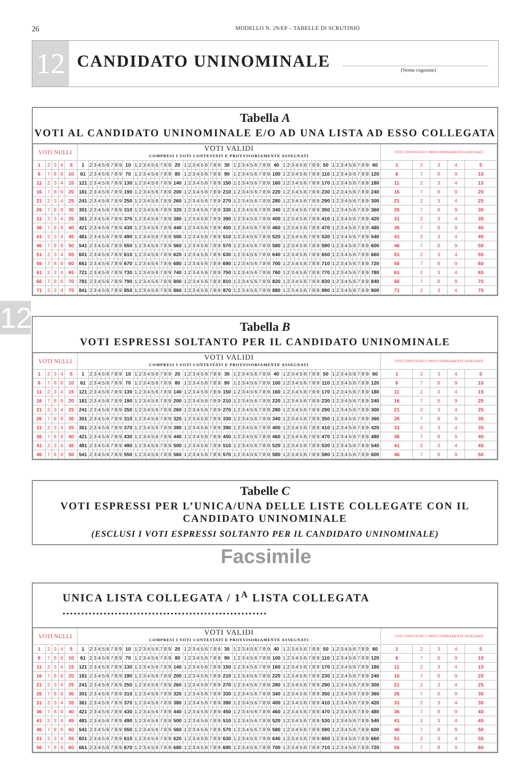26
MODELLO N. 29/EP – TABELLE DI SCRUTINIO
12
CANDIDATO UNINOMINALE
(Nome cognome)
Tabella A
VOTI AL CANDIDATO UNINOMINALE E/O AD UNA LISTA AD ESSO COLLEGATA
| VOTI NULLI | | | | | VOTI VALIDI COMPRESI I VOTI CONTESTATI E PROVVISORIAMENTE ASSEGNATI | | | | | | | | | | | | | | | | | | | | | | | | | | | | | | | | | | | | | | | | | | | | | | | | | | | | | | | | | | | | VOTI CONTESTATI E PROVVISORIAMENTE ASSEGNATI | | | | |
| --- | --- | --- | --- | --- | --- | --- | --- | --- | --- | --- | --- | --- | --- | --- | --- | --- | --- | --- | --- | --- | --- | --- | --- | --- | --- | --- | --- | --- | --- | --- | --- | --- | --- | --- | --- | --- | --- | --- | --- | --- | --- | --- | --- | --- | --- | --- | --- | --- | --- | --- | --- | --- | --- | --- | --- | --- | --- | --- | --- | --- | --- | --- | --- | --- | --- | --- | --- | --- | --- |
| 1 | 2 | 3 | 4 | 5 | 1 | 2 | 3 | 4 | 5 | 6 | 7 | 8 | 9 | 10 | 1 | 2 | 3 | 4 | 5 | 6 | 7 | 8 | 9 | 20 | 1 | 2 | 3 | 4 | 5 | 6 | 7 | 8 | 9 | 30 | 1 | 2 | 3 | 4 | 5 | 6 | 7 | 8 | 9 | 40 | 1 | 2 | 3 | 4 | 5 | 6 | 7 | 8 | 9 | 50 | 1 | 2 | 3 | 4 | 5 | 6 | 7 | 8 | 9 | 60 | 1 | 2 | 3 | 4 | 5 |
| 6 | 7 | 8 | 9 | 10 | 61 | 2 | 3 | 4 | 5 | 6 | 7 | 8 | 9 | 70 | 1 | 2 | 3 | 4 | 5 | 6 | 7 | 8 | 9 | 80 | 1 | 2 | 3 | 4 | 5 | 6 | 7 | 8 | 9 | 90 | 1 | 2 | 3 | 4 | 5 | 6 | 7 | 8 | 9 | 100 | 1 | 2 | 3 | 4 | 5 | 6 | 7 | 8 | 9 | 110 | 1 | 2 | 3 | 4 | 5 | 6 | 7 | 8 | 9 | 120 | 6 | 7 | 8 | 9 | 10 |
| 11 | 2 | 3 | 4 | 15 | 121 | 2 | 3 | 4 | 5 | 6 | 7 | 8 | 9 | 130 | 1 | 2 | 3 | 4 | 5 | 6 | 7 | 8 | 9 | 140 | 1 | 2 | 3 | 4 | 5 | 6 | 7 | 8 | 9 | 150 | 1 | 2 | 3 | 4 | 5 | 6 | 7 | 8 | 9 | 160 | 1 | 2 | 3 | 4 | 5 | 6 | 7 | 8 | 9 | 170 | 1 | 2 | 3 | 4 | 5 | 6 | 7 | 8 | 9 | 180 | 11 | 2 | 3 | 4 | 15 |
| 16 | 7 | 8 | 9 | 20 | 181 | 2 | 3 | 4 | 5 | 6 | 7 | 8 | 9 | 190 | 1 | 2 | 3 | 4 | 5 | 6 | 7 | 8 | 9 | 200 | 1 | 2 | 3 | 4 | 5 | 6 | 7 | 8 | 9 | 210 | 1 | 2 | 3 | 4 | 5 | 6 | 7 | 8 | 9 | 220 | 1 | 2 | 3 | 4 | 5 | 6 | 7 | 8 | 9 | 230 | 1 | 2 | 3 | 4 | 5 | 6 | 7 | 8 | 9 | 240 | 16 | 7 | 8 | 9 | 20 |
| 21 | 2 | 3 | 4 | 25 | 241 | 2 | 3 | 4 | 5 | 6 | 7 | 8 | 9 | 250 | 1 | 2 | 3 | 4 | 5 | 6 | 7 | 8 | 9 | 260 | 1 | 2 | 3 | 4 | 5 | 6 | 7 | 8 | 9 | 270 | 1 | 2 | 3 | 4 | 5 | 6 | 7 | 8 | 9 | 280 | 1 | 2 | 3 | 4 | 5 | 6 | 7 | 8 | 9 | 290 | 1 | 2 | 3 | 4 | 5 | 6 | 7 | 8 | 9 | 300 | 21 | 2 | 3 | 4 | 25 |
| 26 | 7 | 8 | 9 | 30 | 301 | 2 | 3 | 4 | 5 | 6 | 7 | 8 | 9 | 310 | 1 | 2 | 3 | 4 | 5 | 6 | 7 | 8 | 9 | 320 | 1 | 2 | 3 | 4 | 5 | 6 | 7 | 8 | 9 | 330 | 1 | 2 | 3 | 4 | 5 | 6 | 7 | 8 | 9 | 340 | 1 | 2 | 3 | 4 | 5 | 6 | 7 | 8 | 9 | 350 | 1 | 2 | 3 | 4 | 5 | 6 | 7 | 8 | 9 | 360 | 26 | 7 | 8 | 9 | 30 |
| 31 | 2 | 3 | 4 | 35 | 361 | 2 | 3 | 4 | 5 | 6 | 7 | 8 | 9 | 370 | 1 | 2 | 3 | 4 | 5 | 6 | 7 | 8 | 9 | 380 | 1 | 2 | 3 | 4 | 5 | 6 | 7 | 8 | 9 | 390 | 1 | 2 | 3 | 4 | 5 | 6 | 7 | 8 | 9 | 400 | 1 | 2 | 3 | 4 | 5 | 6 | 7 | 8 | 9 | 410 | 1 | 2 | 3 | 4 | 5 | 6 | 7 | 8 | 9 | 420 | 31 | 2 | 3 | 4 | 35 |
| 36 | 7 | 8 | 9 | 40 | 421 | 2 | 3 | 4 | 5 | 6 | 7 | 8 | 9 | 430 | 1 | 2 | 3 | 4 | 5 | 6 | 7 | 8 | 9 | 440 | 1 | 2 | 3 | 4 | 5 | 6 | 7 | 8 | 9 | 450 | 1 | 2 | 3 | 4 | 5 | 6 | 7 | 8 | 9 | 460 | 1 | 2 | 3 | 4 | 5 | 6 | 7 | 8 | 9 | 470 | 1 | 2 | 3 | 4 | 5 | 6 | 7 | 8 | 9 | 480 | 36 | 7 | 8 | 9 | 40 |
| 41 | 2 | 3 | 4 | 45 | 481 | 2 | 3 | 4 | 5 | 6 | 7 | 8 | 9 | 490 | 1 | 2 | 3 | 4 | 5 | 6 | 7 | 8 | 9 | 500 | 1 | 2 | 3 | 4 | 5 | 6 | 7 | 8 | 9 | 510 | 1 | 2 | 3 | 4 | 5 | 6 | 7 | 8 | 9 | 520 | 1 | 2 | 3 | 4 | 5 | 6 | 7 | 8 | 9 | 530 | 1 | 2 | 3 | 4 | 5 | 6 | 7 | 8 | 9 | 540 | 41 | 2 | 3 | 4 | 45 |
| 46 | 7 | 8 | 9 | 50 | 541 | 2 | 3 | 4 | 5 | 6 | 7 | 8 | 9 | 550 | 1 | 2 | 3 | 4 | 5 | 6 | 7 | 8 | 9 | 560 | 1 | 2 | 3 | 4 | 5 | 6 | 7 | 8 | 9 | 570 | 1 | 2 | 3 | 4 | 5 | 6 | 7 | 8 | 9 | 580 | 1 | 2 | 3 | 4 | 5 | 6 | 7 | 8 | 9 | 590 | 1 | 2 | 3 | 4 | 5 | 6 | 7 | 8 | 9 | 600 | 46 | 7 | 8 | 9 | 50 |
| 51 | 2 | 3 | 4 | 55 | 601 | 2 | 3 | 4 | 5 | 6 | 7 | 8 | 9 | 610 | 1 | 2 | 3 | 4 | 5 | 6 | 7 | 8 | 9 | 620 | 1 | 2 | 3 | 4 | 5 | 6 | 7 | 8 | 9 | 630 | 1 | 2 | 3 | 4 | 5 | 6 | 7 | 8 | 9 | 640 | 1 | 2 | 3 | 4 | 5 | 6 | 7 | 8 | 9 | 650 | 1 | 2 | 3 | 4 | 5 | 6 | 7 | 8 | 9 | 660 | 51 | 2 | 3 | 4 | 55 |
| 56 | 7 | 8 | 9 | 60 | 661 | 2 | 3 | 4 | 5 | 6 | 7 | 8 | 9 | 670 | 1 | 2 | 3 | 4 | 5 | 6 | 7 | 8 | 9 | 680 | 1 | 2 | 3 | 4 | 5 | 6 | 7 | 8 | 9 | 690 | 1 | 2 | 3 | 4 | 5 | 6 | 7 | 8 | 9 | 700 | 1 | 2 | 3 | 4 | 5 | 6 | 7 | 8 | 9 | 710 | 1 | 2 | 3 | 4 | 5 | 6 | 7 | 8 | 9 | 720 | 56 | 7 | 8 | 9 | 60 |
| 61 | 2 | 3 | 4 | 65 | 721 | 2 | 3 | 4 | 5 | 6 | 7 | 8 | 9 | 730 | 1 | 2 | 3 | 4 | 5 | 6 | 7 | 8 | 9 | 740 | 1 | 2 | 3 | 4 | 5 | 6 | 7 | 8 | 9 | 750 | 1 | 2 | 3 | 4 | 5 | 6 | 7 | 8 | 9 | 760 | 1 | 2 | 3 | 4 | 5 | 6 | 7 | 8 | 9 | 770 | 1 | 2 | 3 | 4 | 5 | 6 | 7 | 8 | 9 | 780 | 61 | 2 | 3 | 4 | 65 |
| 66 | 7 | 8 | 9 | 70 | 781 | 2 | 3 | 4 | 5 | 6 | 7 | 8 | 9 | 790 | 1 | 2 | 3 | 4 | 5 | 6 | 7 | 8 | 9 | 800 | 1 | 2 | 3 | 4 | 5 | 6 | 7 | 8 | 9 | 810 | 1 | 2 | 3 | 4 | 5 | 6 | 7 | 8 | 9 | 820 | 1 | 2 | 3 | 4 | 5 | 6 | 7 | 8 | 9 | 830 | 1 | 2 | 3 | 4 | 5 | 6 | 7 | 8 | 9 | 840 | 66 | 7 | 8 | 9 | 70 |
| 71 | 2 | 3 | 4 | 75 | 841 | 2 | 3 | 4 | 5 | 6 | 7 | 8 | 9 | 850 | 1 | 2 | 3 | 4 | 5 | 6 | 7 | 8 | 9 | 860 | 1 | 2 | 3 | 4 | 5 | 6 | 7 | 8 | 9 | 870 | 1 | 2 | 3 | 4 | 5 | 6 | 7 | 8 | 9 | 880 | 1 | 2 | 3 | 4 | 5 | 6 | 7 | 8 | 9 | 890 | 1 | 2 | 3 | 4 | 5 | 6 | 7 | 8 | 9 | 900 | 71 | 2 | 3 | 4 | 75 |
12
Tabella B
VOTI ESPRESSI SOLTANTO PER IL CANDIDATO UNINOMINALE
| VOTI NULLI | | | | | VOTI VALIDI COMPRESI I VOTI CONTESTATI E PROVVISORIAMENTE ASSEGNATI | | | | | | | | | | | | | | | | | | | | | | | | | | | | | | | | | | | | | | | | | | | | | | | | | | | | | | | | | | | | VOTI CONTESTATI E PROVVISORIAMENTE ASSEGNATI | | | | |
| --- | --- | --- | --- | --- | --- | --- | --- | --- | --- | --- | --- | --- | --- | --- | --- | --- | --- | --- | --- | --- | --- | --- | --- | --- | --- | --- | --- | --- | --- | --- | --- | --- | --- | --- | --- | --- | --- | --- | --- | --- | --- | --- | --- | --- | --- | --- | --- | --- | --- | --- | --- | --- | --- | --- | --- | --- | --- | --- | --- | --- | --- | --- | --- | --- | --- | --- | --- | --- | --- |
| 1 | 2 | 3 | 4 | 5 | 1 | 2 | 3 | 4 | 5 | 6 | 7 | 8 | 9 | 10 | 1 | 2 | 3 | 4 | 5 | 6 | 7 | 8 | 9 | 20 | 1 | 2 | 3 | 4 | 5 | 6 | 7 | 8 | 9 | 30 | 1 | 2 | 3 | 4 | 5 | 6 | 7 | 8 | 9 | 40 | 1 | 2 | 3 | 4 | 5 | 6 | 7 | 8 | 9 | 50 | 1 | 2 | 3 | 4 | 5 | 6 | 7 | 8 | 9 | 60 | 1 | 2 | 3 | 4 | 5 |
| 6 | 7 | 8 | 9 | 10 | 61 | 2 | 3 | 4 | 5 | 6 | 7 | 8 | 9 | 70 | 1 | 2 | 3 | 4 | 5 | 6 | 7 | 8 | 9 | 80 | 1 | 2 | 3 | 4 | 5 | 6 | 7 | 8 | 9 | 90 | 1 | 2 | 3 | 4 | 5 | 6 | 7 | 8 | 9 | 100 | 1 | 2 | 3 | 4 | 5 | 6 | 7 | 8 | 9 | 110 | 1 | 2 | 3 | 4 | 5 | 6 | 7 | 8 | 9 | 120 | 6 | 7 | 8 | 9 | 10 |
| 11 | 2 | 3 | 4 | 15 | 121 | 2 | 3 | 4 | 5 | 6 | 7 | 8 | 9 | 130 | 1 | 2 | 3 | 4 | 5 | 6 | 7 | 8 | 9 | 140 | 1 | 2 | 3 | 4 | 5 | 6 | 7 | 8 | 9 | 150 | 1 | 2 | 3 | 4 | 5 | 6 | 7 | 8 | 9 | 160 | 1 | 2 | 3 | 4 | 5 | 6 | 7 | 8 | 9 | 170 | 1 | 2 | 3 | 4 | 5 | 6 | 7 | 8 | 9 | 180 | 11 | 2 | 3 | 4 | 15 |
| 16 | 7 | 8 | 9 | 20 | 181 | 2 | 3 | 4 | 5 | 6 | 7 | 8 | 9 | 190 | 1 | 2 | 3 | 4 | 5 | 6 | 7 | 8 | 9 | 200 | 1 | 2 | 3 | 4 | 5 | 6 | 7 | 8 | 9 | 210 | 1 | 2 | 3 | 4 | 5 | 6 | 7 | 8 | 9 | 220 | 1 | 2 | 3 | 4 | 5 | 6 | 7 | 8 | 9 | 230 | 1 | 2 | 3 | 4 | 5 | 6 | 7 | 8 | 9 | 240 | 16 | 7 | 8 | 9 | 20 |
| 21 | 2 | 3 | 4 | 25 | 241 | 2 | 3 | 4 | 5 | 6 | 7 | 8 | 9 | 250 | 1 | 2 | 3 | 4 | 5 | 6 | 7 | 8 | 9 | 260 | 1 | 2 | 3 | 4 | 5 | 6 | 7 | 8 | 9 | 270 | 1 | 2 | 3 | 4 | 5 | 6 | 7 | 8 | 9 | 280 | 1 | 2 | 3 | 4 | 5 | 6 | 7 | 8 | 9 | 290 | 1 | 2 | 3 | 4 | 5 | 6 | 7 | 8 | 9 | 300 | 21 | 2 | 3 | 4 | 25 |
| 26 | 7 | 8 | 9 | 30 | 301 | 2 | 3 | 4 | 5 | 6 | 7 | 8 | 9 | 310 | 1 | 2 | 3 | 4 | 5 | 6 | 7 | 8 | 9 | 320 | 1 | 2 | 3 | 4 | 5 | 6 | 7 | 8 | 9 | 330 | 1 | 2 | 3 | 4 | 5 | 6 | 7 | 8 | 9 | 340 | 1 | 2 | 3 | 4 | 5 | 6 | 7 | 8 | 9 | 350 | 1 | 2 | 3 | 4 | 5 | 6 | 7 | 8 | 9 | 360 | 26 | 7 | 8 | 9 | 30 |
| 31 | 2 | 3 | 4 | 35 | 361 | 2 | 3 | 4 | 5 | 6 | 7 | 8 | 9 | 370 | 1 | 2 | 3 | 4 | 5 | 6 | 7 | 8 | 9 | 380 | 1 | 2 | 3 | 4 | 5 | 6 | 7 | 8 | 9 | 390 | 1 | 2 | 3 | 4 | 5 | 6 | 7 | 8 | 9 | 400 | 1 | 2 | 3 | 4 | 5 | 6 | 7 | 8 | 9 | 410 | 1 | 2 | 3 | 4 | 5 | 6 | 7 | 8 | 9 | 420 | 31 | 2 | 3 | 4 | 35 |
| 36 | 7 | 8 | 9 | 40 | 421 | 2 | 3 | 4 | 5 | 6 | 7 | 8 | 9 | 430 | 1 | 2 | 3 | 4 | 5 | 6 | 7 | 8 | 9 | 440 | 1 | 2 | 3 | 4 | 5 | 6 | 7 | 8 | 9 | 450 | 1 | 2 | 3 | 4 | 5 | 6 | 7 | 8 | 9 | 460 | 1 | 2 | 3 | 4 | 5 | 6 | 7 | 8 | 9 | 470 | 1 | 2 | 3 | 4 | 5 | 6 | 7 | 8 | 9 | 480 | 36 | 7 | 8 | 9 | 40 |
| 41 | 2 | 3 | 4 | 45 | 481 | 2 | 3 | 4 | 5 | 6 | 7 | 8 | 9 | 490 | 1 | 2 | 3 | 4 | 5 | 6 | 7 | 8 | 9 | 500 | 1 | 2 | 3 | 4 | 5 | 6 | 7 | 8 | 9 | 510 | 1 | 2 | 3 | 4 | 5 | 6 | 7 | 8 | 9 | 520 | 1 | 2 | 3 | 4 | 5 | 6 | 7 | 8 | 9 | 530 | 1 | 2 | 3 | 4 | 5 | 6 | 7 | 8 | 9 | 540 | 41 | 2 | 3 | 4 | 45 |
| 46 | 7 | 8 | 9 | 50 | 541 | 2 | 3 | 4 | 5 | 6 | 7 | 8 | 9 | 550 | 1 | 2 | 3 | 4 | 5 | 6 | 7 | 8 | 9 | 560 | 1 | 2 | 3 | 4 | 5 | 6 | 7 | 8 | 9 | 570 | 1 | 2 | 3 | 4 | 5 | 6 | 7 | 8 | 9 | 580 | 1 | 2 | 3 | 4 | 5 | 6 | 7 | 8 | 9 | 590 | 1 | 2 | 3 | 4 | 5 | 6 | 7 | 8 | 9 | 600 | 46 | 7 | 8 | 9 | 50 |
Tabelle C
VOTI ESPRESSI PER L’UNICA/UNA DELLE LISTE COLLEGATE CON IL CANDIDATO UNINOMINALE
(ESCLUSI I VOTI ESPRESSI SOLTANTO PER IL CANDIDATO UNINOMINALE)
Facsimile
UNICA LISTA COLLEGATA / 1<sup>A</sup> LISTA COLLEGATA .......................................................
| VOTI NULLI | | | | | VOTI VALIDI COMPRESI I VOTI CONTESTATI E PROVVISORIAMENTE ASSEGNATI | | | | | | | | | | | | | | | | | | | | | | | | | | | | | | | | | | | | | | | | | | | | | | | | | | | | | | | | | | | | VOTI CONTESTATI E PROVVISORIAMENTE ASSEGNATI | | | | |
| --- | --- | --- | --- | --- | --- | --- | --- | --- | --- | --- | --- | --- | --- | --- | --- | --- | --- | --- | --- | --- | --- | --- | --- | --- | --- | --- | --- | --- | --- | --- | --- | --- | --- | --- | --- | --- | --- | --- | --- | --- | --- | --- | --- | --- | --- | --- | --- | --- | --- | --- | --- | --- | --- | --- | --- | --- | --- | --- | --- | --- | --- | --- | --- | --- | --- | --- | --- | --- | --- |
| 1 | 2 | 3 | 4 | 5 | 1 | 2 | 3 | 4 | 5 | 6 | 7 | 8 | 9 | 10 | 1 | 2 | 3 | 4 | 5 | 6 | 7 | 8 | 9 | 20 | 1 | 2 | 3 | 4 | 5 | 6 | 7 | 8 | 9 | 30 | 1 | 2 | 3 | 4 | 5 | 6 | 7 | 8 | 9 | 40 | 1 | 2 | 3 | 4 | 5 | 6 | 7 | 8 | 9 | 50 | 1 | 2 | 3 | 4 | 5 | 6 | 7 | 8 | 9 | 60 | 1 | 2 | 3 | 4 | 5 |
| 6 | 7 | 8 | 9 | 10 | 61 | 2 | 3 | 4 | 5 | 6 | 7 | 8 | 9 | 70 | 1 | 2 | 3 | 4 | 5 | 6 | 7 | 8 | 9 | 80 | 1 | 2 | 3 | 4 | 5 | 6 | 7 | 8 | 9 | 90 | 1 | 2 | 3 | 4 | 5 | 6 | 7 | 8 | 9 | 100 | 1 | 2 | 3 | 4 | 5 | 6 | 7 | 8 | 9 | 110 | 1 | 2 | 3 | 4 | 5 | 6 | 7 | 8 | 9 | 120 | 6 | 7 | 8 | 9 | 10 |
| 11 | 2 | 3 | 4 | 15 | 121 | 2 | 3 | 4 | 5 | 6 | 7 | 8 | 9 | 130 | 1 | 2 | 3 | 4 | 5 | 6 | 7 | 8 | 9 | 140 | 1 | 2 | 3 | 4 | 5 | 6 | 7 | 8 | 9 | 150 | 1 | 2 | 3 | 4 | 5 | 6 | 7 | 8 | 9 | 160 | 1 | 2 | 3 | 4 | 5 | 6 | 7 | 8 | 9 | 170 | 1 | 2 | 3 | 4 | 5 | 6 | 7 | 8 | 9 | 180 | 11 | 2 | 3 | 4 | 15 |
| 16 | 7 | 8 | 9 | 20 | 181 | 2 | 3 | 4 | 5 | 6 | 7 | 8 | 9 | 190 | 1 | 2 | 3 | 4 | 5 | 6 | 7 | 8 | 9 | 200 | 1 | 2 | 3 | 4 | 5 | 6 | 7 | 8 | 9 | 210 | 1 | 2 | 3 | 4 | 5 | 6 | 7 | 8 | 9 | 220 | 1 | 2 | 3 | 4 | 5 | 6 | 7 | 8 | 9 | 230 | 1 | 2 | 3 | 4 | 5 | 6 | 7 | 8 | 9 | 240 | 16 | 7 | 8 | 9 | 20 |
| 21 | 2 | 3 | 4 | 25 | 241 | 2 | 3 | 4 | 5 | 6 | 7 | 8 | 9 | 250 | 1 | 2 | 3 | 4 | 5 | 6 | 7 | 8 | 9 | 260 | 1 | 2 | 3 | 4 | 5 | 6 | 7 | 8 | 9 | 270 | 1 | 2 | 3 | 4 | 5 | 6 | 7 | 8 | 9 | 280 | 1 | 2 | 3 | 4 | 5 | 6 | 7 | 8 | 9 | 290 | 1 | 2 | 3 | 4 | 5 | 6 | 7 | 8 | 9 | 300 | 21 | 2 | 3 | 4 | 25 |
| 26 | 7 | 8 | 9 | 30 | 301 | 2 | 3 | 4 | 5 | 6 | 7 | 8 | 9 | 310 | 1 | 2 | 3 | 4 | 5 | 6 | 7 | 8 | 9 | 320 | 1 | 2 | 3 | 4 | 5 | 6 | 7 | 8 | 9 | 330 | 1 | 2 | 3 | 4 | 5 | 6 | 7 | 8 | 9 | 340 | 1 | 2 | 3 | 4 | 5 | 6 | 7 | 8 | 9 | 350 | 1 | 2 | 3 | 4 | 5 | 6 | 7 | 8 | 9 | 360 | 26 | 7 | 8 | 9 | 30 |
| 31 | 2 | 3 | 4 | 35 | 361 | 2 | 3 | 4 | 5 | 6 | 7 | 8 | 9 | 370 | 1 | 2 | 3 | 4 | 5 | 6 | 7 | 8 | 9 | 380 | 1 | 2 | 3 | 4 | 5 | 6 | 7 | 8 | 9 | 390 | 1 | 2 | 3 | 4 | 5 | 6 | 7 | 8 | 9 | 400 | 1 | 2 | 3 | 4 | 5 | 6 | 7 | 8 | 9 | 410 | 1 | 2 | 3 | 4 | 5 | 6 | 7 | 8 | 9 | 420 | 31 | 2 | 3 | 4 | 35 |
| 36 | 7 | 8 | 9 | 40 | 421 | 2 | 3 | 4 | 5 | 6 | 7 | 8 | 9 | 430 | 1 | 2 | 3 | 4 | 5 | 6 | 7 | 8 | 9 | 440 | 1 | 2 | 3 | 4 | 5 | 6 | 7 | 8 | 9 | 450 | 1 | 2 | 3 | 4 | 5 | 6 | 7 | 8 | 9 | 460 | 1 | 2 | 3 | 4 | 5 | 6 | 7 | 8 | 9 | 470 | 1 | 2 | 3 | 4 | 5 | 6 | 7 | 8 | 9 | 480 | 36 | 7 | 8 | 9 | 40 |
| 41 | 2 | 3 | 4 | 45 | 481 | 2 | 3 | 4 | 5 | 6 | 7 | 8 | 9 | 490 | 1 | 2 | 3 | 4 | 5 | 6 | 7 | 8 | 9 | 500 | 1 | 2 | 3 | 4 | 5 | 6 | 7 | 8 | 9 | 510 | 1 | 2 | 3 | 4 | 5 | 6 | 7 | 8 | 9 | 520 | 1 | 2 | 3 | 4 | 5 | 6 | 7 | 8 | 9 | 530 | 1 | 2 | 3 | 4 | 5 | 6 | 7 | 8 | 9 | 540 | 41 | 2 | 3 | 4 | 45 |
| 46 | 7 | 8 | 9 | 50 | 541 | 2 | 3 | 4 | 5 | 6 | 7 | 8 | 9 | 550 | 1 | 2 | 3 | 4 | 5 | 6 | 7 | 8 | 9 | 560 | 1 | 2 | 3 | 4 | 5 | 6 | 7 | 8 | 9 | 570 | 1 | 2 | 3 | 4 | 5 | 6 | 7 | 8 | 9 | 580 | 1 | 2 | 3 | 4 | 5 | 6 | 7 | 8 | 9 | 590 | 1 | 2 | 3 | 4 | 5 | 6 | 7 | 8 | 9 | 600 | 46 | 7 | 8 | 9 | 50 |
| 51 | 2 | 3 | 4 | 55 | 601 | 2 | 3 | 4 | 5 | 6 | 7 | 8 | 9 | 610 | 1 | 2 | 3 | 4 | 5 | 6 | 7 | 8 | 9 | 620 | 1 | 2 | 3 | 4 | 5 | 6 | 7 | 8 | 9 | 630 | 1 | 2 | 3 | 4 | 5 | 6 | 7 | 8 | 9 | 640 | 1 | 2 | 3 | 4 | 5 | 6 | 7 | 8 | 9 | 650 | 1 | 2 | 3 | 4 | 5 | 6 | 7 | 8 | 9 | 660 | 51 | 2 | 3 | 4 | 55 |
| 56 | 7 | 8 | 9 | 60 | 661 | 2 | 3 | 4 | 5 | 6 | 7 | 8 | 9 | 670 | 1 | 2 | 3 | 4 | 5 | 6 | 7 | 8 | 9 | 680 | 1 | 2 | 3 | 4 | 5 | 6 | 7 | 8 | 9 | 690 | 1 | 2 | 3 | 4 | 5 | 6 | 7 | 8 | 9 | 700 | 1 | 2 | 3 | 4 | 5 | 6 | 7 | 8 | 9 | 710 | 1 | 2 | 3 | 4 | 5 | 6 | 7 | 8 | 9 | 720 | 56 | 7 | 8 | 9 | 60 |